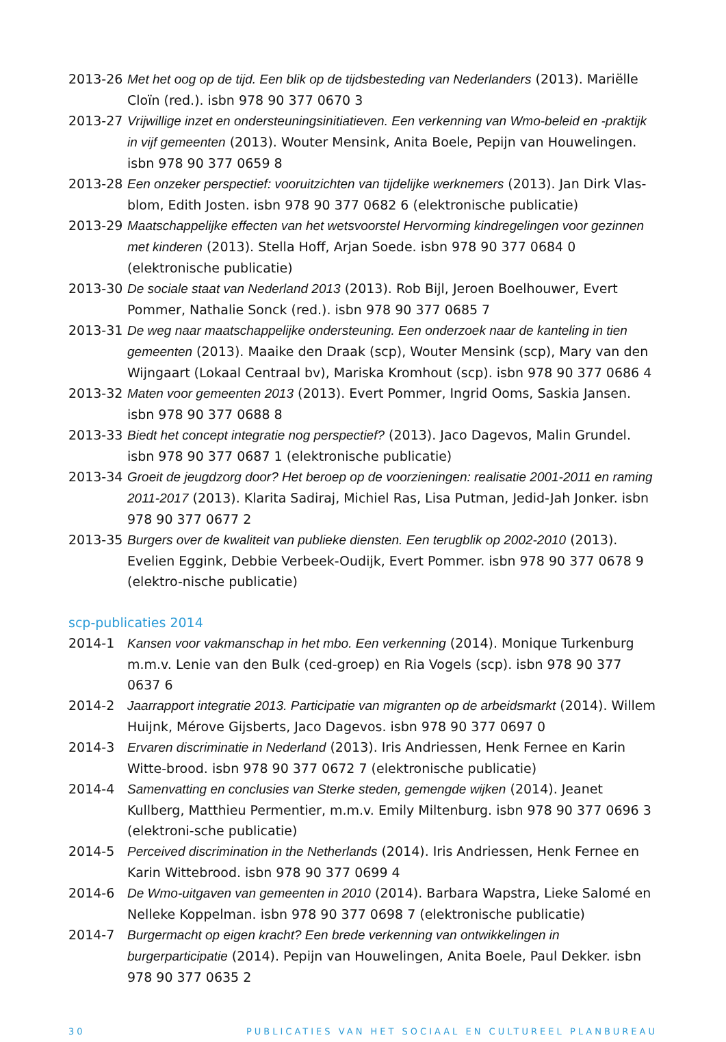2013-26 Met het oog op de tijd. Een blik op de tijdsbesteding van Nederlanders (2013). Mariëlle Cloïn (red.). isbn 978 90 377 0670 3
2013-27 Vrijwillige inzet en ondersteuningsinitiatieven. Een verkenning van Wmo-beleid en -praktijk in vijf gemeenten (2013). Wouter Mensink, Anita Boele, Pepijn van Houwelingen. isbn 978 90 377 0659 8
2013-28 Een onzeker perspectief: vooruitzichten van tijdelijke werknemers (2013). Jan Dirk Vlas-blom, Edith Josten. isbn 978 90 377 0682 6 (elektronische publicatie)
2013-29 Maatschappelijke effecten van het wetsvoorstel Hervorming kindregelingen voor gezinnen met kinderen (2013). Stella Hoff, Arjan Soede. isbn 978 90 377 0684 0 (elektronische publicatie)
2013-30 De sociale staat van Nederland 2013 (2013). Rob Bijl, Jeroen Boelhouwer, Evert Pommer, Nathalie Sonck (red.). isbn 978 90 377 0685 7
2013-31 De weg naar maatschappelijke ondersteuning. Een onderzoek naar de kanteling in tien gemeenten (2013). Maaike den Draak (scp), Wouter Mensink (scp), Mary van den Wijngaart (Lokaal Centraal bv), Mariska Kromhout (scp). isbn 978 90 377 0686 4
2013-32 Maten voor gemeenten 2013 (2013). Evert Pommer, Ingrid Ooms, Saskia Jansen. isbn 978 90 377 0688 8
2013-33 Biedt het concept integratie nog perspectief? (2013). Jaco Dagevos, Malin Grundel. isbn 978 90 377 0687 1 (elektronische publicatie)
2013-34 Groeit de jeugdzorg door? Het beroep op de voorzieningen: realisatie 2001-2011 en raming 2011-2017 (2013). Klarita Sadiraj, Michiel Ras, Lisa Putman, Jedid-Jah Jonker. isbn 978 90 377 0677 2
2013-35 Burgers over de kwaliteit van publieke diensten. Een terugblik op 2002-2010 (2013). Evelien Eggink, Debbie Verbeek-Oudijk, Evert Pommer. isbn 978 90 377 0678 9 (elektro-nische publicatie)
scp-publicaties 2014
2014-1 Kansen voor vakmanschap in het mbo. Een verkenning (2014). Monique Turkenburg m.m.v. Lenie van den Bulk (ced-groep) en Ria Vogels (scp). isbn 978 90 377 0637 6
2014-2 Jaarrapport integratie 2013. Participatie van migranten op de arbeidsmarkt (2014). Willem Huijnk, Mérove Gijsberts, Jaco Dagevos. isbn 978 90 377 0697 0
2014-3 Ervaren discriminatie in Nederland (2013). Iris Andriessen, Henk Fernee en Karin Witte-brood. isbn 978 90 377 0672 7 (elektronische publicatie)
2014-4 Samenvatting en conclusies van Sterke steden, gemengde wijken (2014). Jeanet Kullberg, Matthieu Permentier, m.m.v. Emily Miltenburg. isbn 978 90 377 0696 3 (elektroni-sche publicatie)
2014-5 Perceived discrimination in the Netherlands (2014). Iris Andriessen, Henk Fernee en Karin Wittebrood. isbn 978 90 377 0699 4
2014-6 De Wmo-uitgaven van gemeenten in 2010 (2014). Barbara Wapstra, Lieke Salomé en Nelleke Koppelman. isbn 978 90 377 0698 7 (elektronische publicatie)
2014-7 Burgermacht op eigen kracht? Een brede verkenning van ontwikkelingen in burgerparticipatie (2014). Pepijn van Houwelingen, Anita Boele, Paul Dekker. isbn 978 90 377 0635 2
30 PUBLICATIES VAN HET SOCIAAL EN CULTUREEL PLANBUREAU